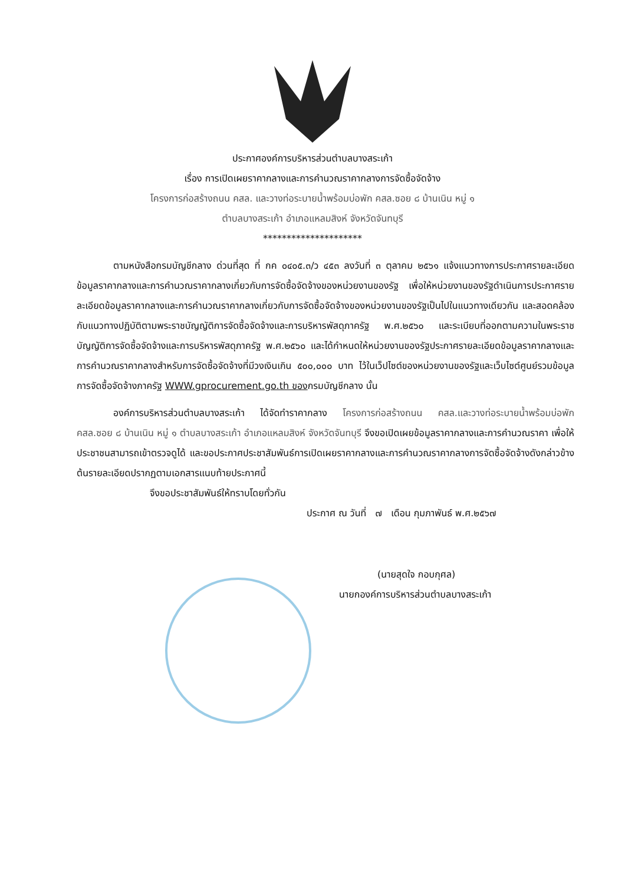ประกาศองค์การบริหารส่วนตำบลบางสระเก้า
เรื่อง การเปิดเผยราคากลางและการคำนวณราคากลางการจัดซื้อจัดจ้าง
โครงการก่อสร้างถนน คสล. และวางท่อระบายน้ำพร้อมบ่อพัก คสล.ซอย ๘ บ้านเนิน หมู่ ๑
ตำบลบางสระเก้า อำเภอแหลมสิงห์ จังหวัดจันทบุรี
*********************
ตามหนังสือกรมบัญชีกลาง ด่วนที่สุด ที่ กค ๐๔๐๕.๓/ว ๔๕๓ ลงวันที่ ๓ ตุลาคม ๒๕๖๑ แจ้งแนวทางการประกาศรายละเอียดข้อมูลราคากลางและการคำนวณราคากลางเกี่ยวกับการจัดซื้อจัดจ้างของหน่วยงานของรัฐ เพื่อให้หน่วยงานของรัฐดำเนินการประกาศรายละเอียดข้อมูลราคากลางและการคำนวณราคากลางเกี่ยวกับการจัดซื้อจัดจ้างของหน่วยงานของรัฐเป็นไปในแนวทางเดียวกัน และสอดคล้องกับแนวทางปฏิบัติตามพระราชบัญญัติการจัดซื้อจัดจ้างและการบริหารพัสดุภาครัฐ พ.ศ.๒๕๖๐ และระเบียบที่ออกตามความในพระราชบัญญัติการจัดซื้อจัดจ้างและการบริหารพัสดุภาครัฐ พ.ศ.๒๕๖๐ และได้กำหนดให้หน่วยงานของรัฐประกาศรายละเอียดข้อมูลราคากลางและการคำนวณราคากลางสำหรับการจัดซื้อจัดจ้างที่มีวงเงินเกิน ๕๐๐,๐๐๐ บาท ไว้ในเว็ปไซต์ของหน่วยงานของรัฐและเว็บไซต์ศูนย์รวมข้อมูลการจัดซื้อจัดจ้างภาครัฐ WWW.gprocurement.go.th ของกรมบัญชีกลาง นั้น
องค์การบริหารส่วนตำบลบางสระเก้า ได้จัดทำราคากลาง โครงการก่อสร้างถนน คสล.และวางท่อระบายน้ำพร้อมบ่อพัก คสล.ซอย ๘ บ้านเนิน หมู่ ๑ ตำบลบางสระเก้า อำเภอแหลมสิงห์ จังหวัดจันทบุรี จึงขอเปิดเผยข้อมูลราคากลางและการคำนวณราคา เพื่อให้ประชาชนสามารถเข้าตรวจดูได้ และขอประกาศประชาสัมพันธ์การเปิดเผยราคากลางและการคำนวณราคากลางการจัดซื้อจัดจ้างดังกล่าวข้างต้นรายละเอียดปรากฏตามเอกสารแนบท้ายประกาศนี้
จึงขอประชาสัมพันธ์ให้ทราบโดยทั่วกัน
ประกาศ ณ วันที่ ๗ เดือน กุมภาพันธ์ พ.ศ.๒๕๖๗
(นายสุดใจ กอบกุศล)
นายกองค์การบริหารส่วนตำบลบางสระเก้า